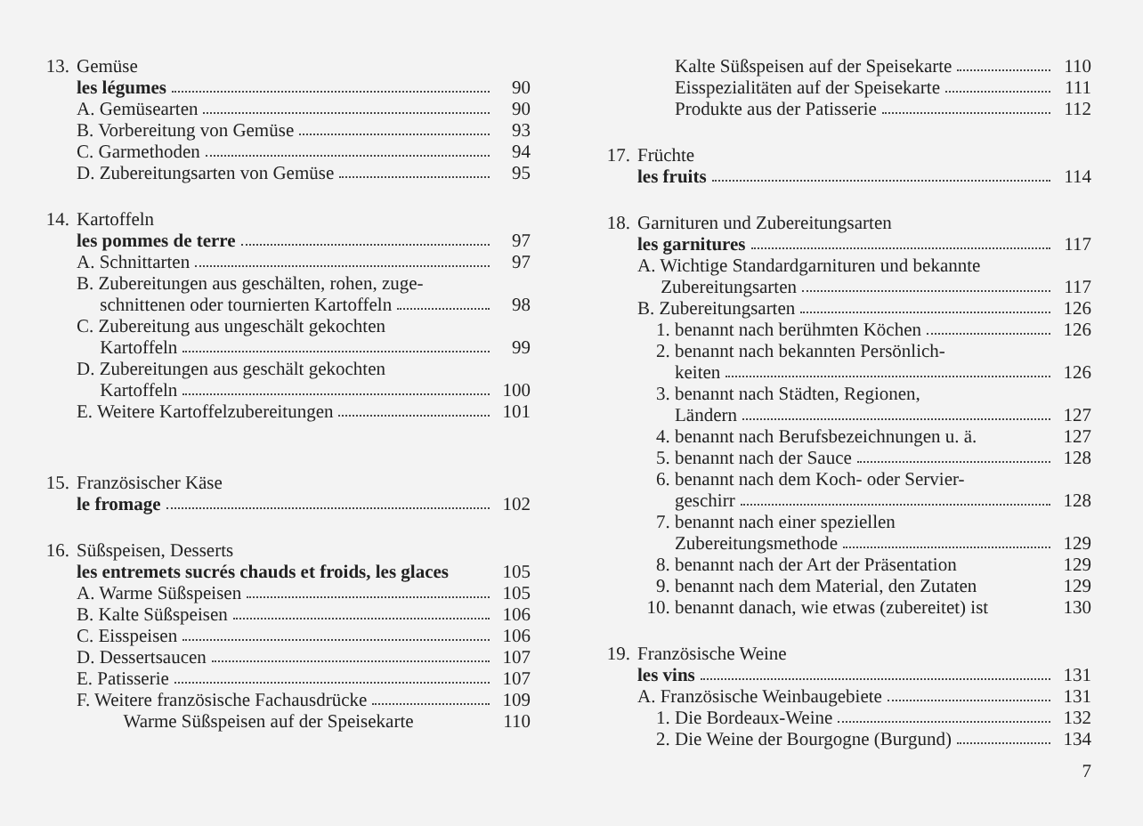13. Gemüse
les légumes 90
A. Gemüsearten 90
B. Vorbereitung von Gemüse 93
C. Garmethoden 94
D. Zubereitungsarten von Gemüse 95
14. Kartoffeln
les pommes de terre 97
A. Schnittarten 97
B. Zubereitungen aus geschälten, rohen, zuge-
schnittenen oder tournierten Kartoffeln 98
C. Zubereitung aus ungeschält gekochten
Kartoffeln 99
D. Zubereitungen aus geschält gekochten
Kartoffeln 100
E. Weitere Kartoffelzubereitungen 101
15. Französischer Käse
le fromage 102
16. Süßspeisen, Desserts
les entremets sucrés chauds et froids, les glaces 105
A. Warme Süßspeisen 105
B. Kalte Süßspeisen 106
C. Eisspeisen 106
D. Dessertsaucen 107
E. Patisserie 107
F. Weitere französische Fachausdrücke 109
Warme Süßspeisen auf der Speisekarte 110
Kalte Süßspeisen auf der Speisekarte 110
Eisspezialitäten auf der Speisekarte 111
Produkte aus der Patisserie 112
17. Früchte
les fruits 114
18. Garnituren und Zubereitungsarten
les garnitures 117
A. Wichtige Standardgarnituren und bekannte
Zubereitungsarten 117
B. Zubereitungsarten 126
1. benannt nach berühmten Köchen 126
2. benannt nach bekannten Persönlich-
keiten 126
3. benannt nach Städten, Regionen,
Ländern 127
4. benannt nach Berufsbezeichnungen u. ä. 127
5. benannt nach der Sauce 128
6. benannt nach dem Koch- oder Servier-
geschirr 128
7. benannt nach einer speziellen
Zubereitungsmethode 129
8. benannt nach der Art der Präsentation 129
9. benannt nach dem Material, den Zutaten 129
10. benannt danach, wie etwas (zubereitet) ist 130
19. Französische Weine
les vins 131
A. Französische Weinbaugebiete 131
1. Die Bordeaux-Weine 132
2. Die Weine der Bourgogne (Burgund) 134
7